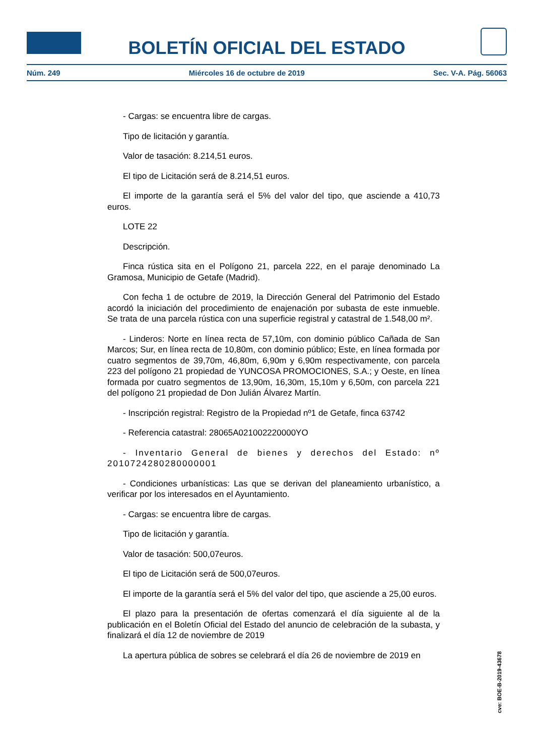BOLETÍN OFICIAL DEL ESTADO
Núm. 249 Miércoles 16 de octubre de 2019 Sec. V-A. Pág. 56063
- Cargas: se encuentra libre de cargas.
Tipo de licitación y garantía.
Valor de tasación: 8.214,51 euros.
El tipo de Licitación será de 8.214,51 euros.
El importe de la garantía será el 5% del valor del tipo, que asciende a 410,73 euros.
LOTE 22
Descripción.
Finca rústica sita en el Polígono 21, parcela 222, en el paraje denominado La Gramosa, Municipio de Getafe (Madrid).
Con fecha 1 de octubre de 2019, la Dirección General del Patrimonio del Estado acordó la iniciación del procedimiento de enajenación por subasta de este inmueble. Se trata de una parcela rústica con una superficie registral y catastral de 1.548,00 m².
- Linderos: Norte en línea recta de 57,10m, con dominio público Cañada de San Marcos; Sur, en línea recta de 10,80m, con dominio público; Este, en línea formada por cuatro segmentos de 39,70m, 46,80m, 6,90m y 6,90m respectivamente, con parcela 223 del polígono 21 propiedad de YUNCOSA PROMOCIONES, S.A.; y Oeste, en línea formada por cuatro segmentos de 13,90m, 16,30m, 15,10m y 6,50m, con parcela 221 del polígono 21 propiedad de Don Julián Álvarez Martín.
- Inscripción registral: Registro de la Propiedad nº1 de Getafe, finca 63742
- Referencia catastral: 28065A021002220000YO
- Inventario General de bienes y derechos del Estado: nº 2010724280280000001
- Condiciones urbanísticas: Las que se derivan del planeamiento urbanístico, a verificar por los interesados en el Ayuntamiento.
- Cargas: se encuentra libre de cargas.
Tipo de licitación y garantía.
Valor de tasación: 500,07euros.
El tipo de Licitación será de 500,07euros.
El importe de la garantía será el 5% del valor del tipo, que asciende a 25,00 euros.
El plazo para la presentación de ofertas comenzará el día siguiente al de la publicación en el Boletín Oficial del Estado del anuncio de celebración de la subasta, y finalizará el día 12 de noviembre de 2019
La apertura pública de sobres se celebrará el día 26 de noviembre de 2019 en
cve: BOE-B-2019-43678